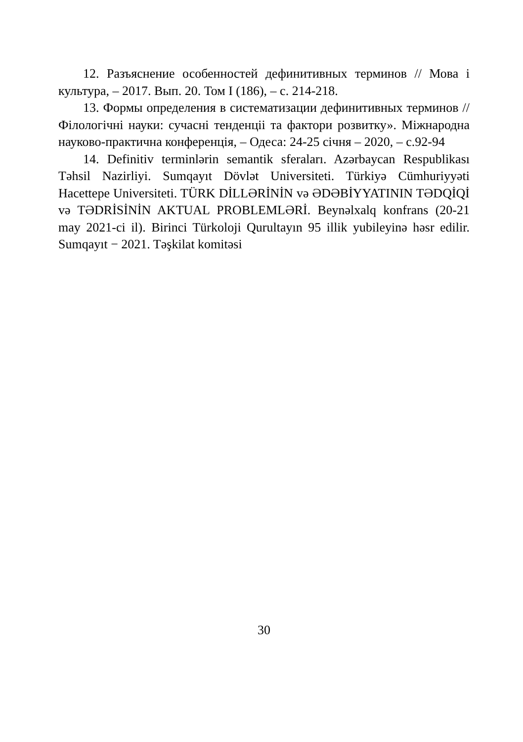12. Разъяснение особенностей дефинитивных терминов // Мова і культура, – 2017. Вып. 20. Том I (186), – с. 214-218.
13. Формы определения в систематизации дефинитивных терминов // Філологічні науки: сучасні тенденціі та фактори розвитку». Міжнародна науково-практична конференція, – Одеса: 24-25 січня – 2020, – с.92-94
14. Definitiv terminlərin semantik sferaları. Azərbaycan Respublikası Təhsil Nazirliyi. Sumqayıt Dövlət Universiteti. Türkiyə Cümhuriyyəti Hacettepe Universiteti. TÜRK DİLLƏRİNİN və ƏDƏBİYYATININ TƏDQİQİ və TƏDRİSİNİN AKTUAL PROBLEMLƏRİ. Beynəlxalq konfrans (20-21 may 2021-ci il). Birinci Türkoloji Qurultayın 95 illik yubileyinə həsr edilir. Sumqayıt − 2021. Təşkilat komitəsi
30